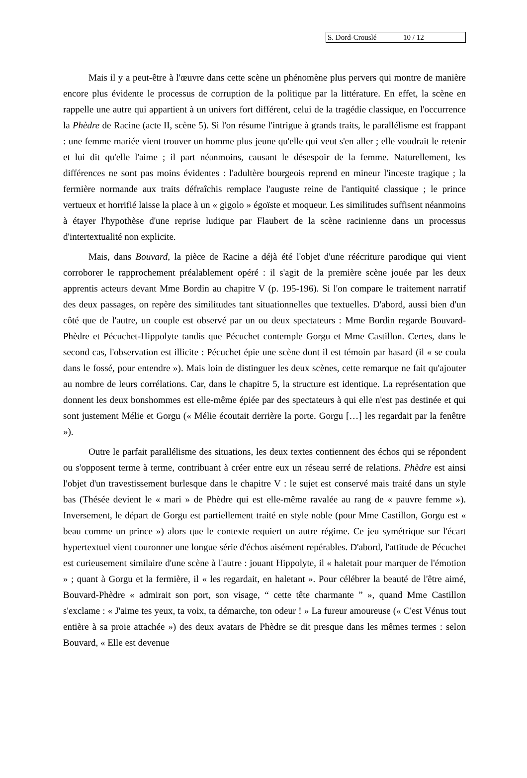S. Dord-Crouslé 10 / 12
Mais il y a peut-être à l'œuvre dans cette scène un phénomène plus pervers qui montre de manière encore plus évidente le processus de corruption de la politique par la littérature. En effet, la scène en rappelle une autre qui appartient à un univers fort différent, celui de la tragédie classique, en l'occurrence la Phèdre de Racine (acte II, scène 5). Si l'on résume l'intrigue à grands traits, le parallélisme est frappant : une femme mariée vient trouver un homme plus jeune qu'elle qui veut s'en aller ; elle voudrait le retenir et lui dit qu'elle l'aime ; il part néanmoins, causant le désespoir de la femme. Naturellement, les différences ne sont pas moins évidentes : l'adultère bourgeois reprend en mineur l'inceste tragique ; la fermière normande aux traits défraîchis remplace l'auguste reine de l'antiquité classique ; le prince vertueux et horrifié laisse la place à un « gigolo » égoïste et moqueur. Les similitudes suffisent néanmoins à étayer l'hypothèse d'une reprise ludique par Flaubert de la scène racinienne dans un processus d'intertextualité non explicite.
Mais, dans Bouvard, la pièce de Racine a déjà été l'objet d'une réécriture parodique qui vient corroborer le rapprochement préalablement opéré : il s'agit de la première scène jouée par les deux apprentis acteurs devant Mme Bordin au chapitre V (p. 195-196). Si l'on compare le traitement narratif des deux passages, on repère des similitudes tant situationnelles que textuelles. D'abord, aussi bien d'un côté que de l'autre, un couple est observé par un ou deux spectateurs : Mme Bordin regarde Bouvard-Phèdre et Pécuchet-Hippolyte tandis que Pécuchet contemple Gorgu et Mme Castillon. Certes, dans le second cas, l'observation est illicite : Pécuchet épie une scène dont il est témoin par hasard (il « se coula dans le fossé, pour entendre »). Mais loin de distinguer les deux scènes, cette remarque ne fait qu'ajouter au nombre de leurs corrélations. Car, dans le chapitre 5, la structure est identique. La représentation que donnent les deux bonshommes est elle-même épiée par des spectateurs à qui elle n'est pas destinée et qui sont justement Mélie et Gorgu (« Mélie écoutait derrière la porte. Gorgu […] les regardait par la fenêtre »).
Outre le parfait parallélisme des situations, les deux textes contiennent des échos qui se répondent ou s'opposent terme à terme, contribuant à créer entre eux un réseau serré de relations. Phèdre est ainsi l'objet d'un travestissement burlesque dans le chapitre V : le sujet est conservé mais traité dans un style bas (Thésée devient le « mari » de Phèdre qui est elle-même ravalée au rang de « pauvre femme »). Inversement, le départ de Gorgu est partiellement traité en style noble (pour Mme Castillon, Gorgu est « beau comme un prince ») alors que le contexte requiert un autre régime. Ce jeu symétrique sur l'écart hypertextuel vient couronner une longue série d'échos aisément repérables. D'abord, l'attitude de Pécuchet est curieusement similaire d'une scène à l'autre : jouant Hippolyte, il « haletait pour marquer de l'émotion » ; quant à Gorgu et la fermière, il « les regardait, en haletant ». Pour célébrer la beauté de l'être aimé, Bouvard-Phèdre « admirait son port, son visage, “ cette tête charmante ” », quand Mme Castillon s'exclame : « J'aime tes yeux, ta voix, ta démarche, ton odeur ! » La fureur amoureuse (« C'est Vénus tout entière à sa proie attachée ») des deux avatars de Phèdre se dit presque dans les mêmes termes : selon Bouvard, « Elle est devenue